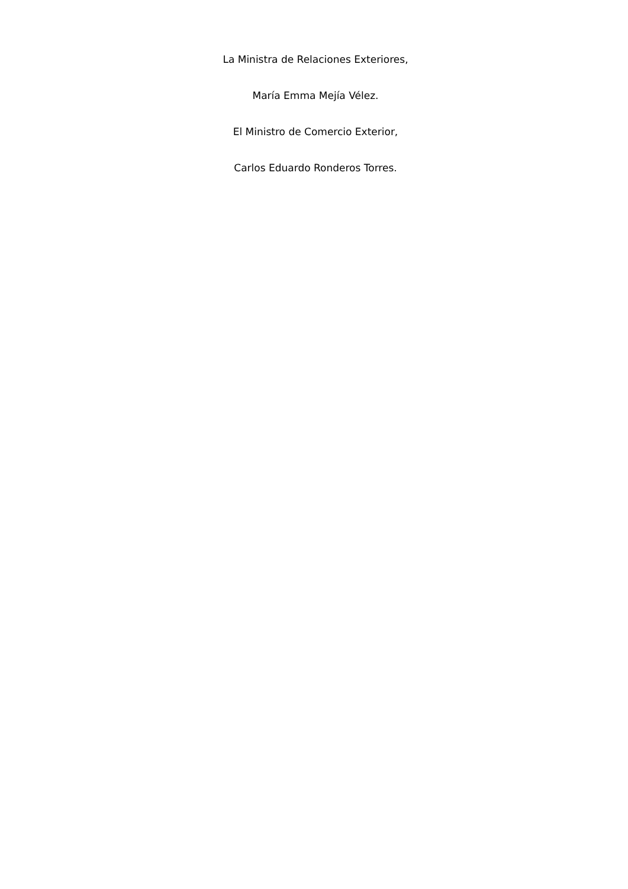La Ministra de Relaciones Exteriores,
María Emma Mejía Vélez.
El Ministro de Comercio Exterior,
Carlos Eduardo Ronderos Torres.